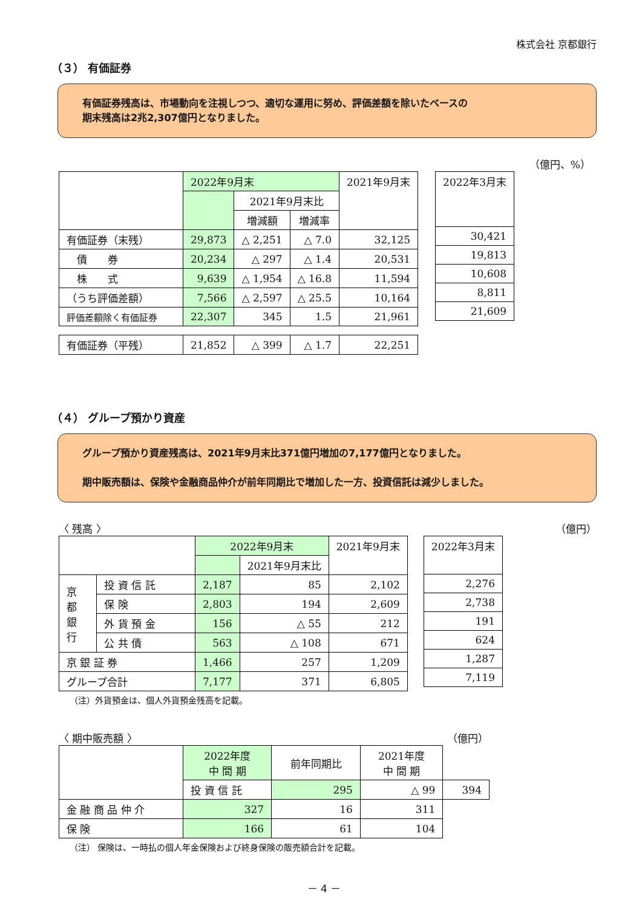株式会社 京都銀行
（３） 有価証券
有価証券残高は、市場動向を注視しつつ、適切な運用に努め、評価差額を除いたベースの
期末残高は2兆2,307億円となりました。
（億円、%）
| | 2022年9月末 | | | 2021年9月末 |
| --- | --- | --- | --- | --- |
| | | 2021年9月末比 | | |
| | | 増減額 | 増減率 | |
| 有価証券（末残） | 29,873 | △ 2,251 | △ 7.0 | 32,125 |
| 債 券 | 20,234 | △ 297 | △ 1.4 | 20,531 |
| 株 式 | 9,639 | △ 1,954 | △ 16.8 | 11,594 |
| （うち評価差額） | 7,566 | △ 2,597 | △ 25.5 | 10,164 |
| 評価差額除く有価証券 | 22,307 | 345 | 1.5 | 21,961 |
| 有価証券（平残） | 21,852 | △ 399 | △ 1.7 | 22,251 |
| 2022年3月末 |
| --- |
| 30,421 |
| 19,813 |
| 10,608 |
| 8,811 |
| 21,609 |
（４） グループ預かり資産
グループ預かり資産残高は、2021年9月末比371億円増加の7,177億円となりました。
期中販売額は、保険や金融商品仲介が前年同期比で増加した一方、投資信託は減少しました。
〈 残高 〉 （億円）
| | | 2022年9月末 | | 2021年9月末 |
| --- | --- | --- | --- | --- |
| | | | 2021年9月末比 | |
| 京 都 銀 行 | 投 資 信 託 | 2,187 | 85 | 2,102 |
| | 保 険 | 2,803 | 194 | 2,609 |
| | 外 貨 預 金 | 156 | △ 55 | 212 |
| | 公 共 債 | 563 | △ 108 | 671 |
| 京 銀 証 券 | | 1,466 | 257 | 1,209 |
| グループ合計 | | 7,177 | 371 | 6,805 |
| 2022年3月末 |
| --- |
| 2,276 |
| 2,738 |
| 191 |
| 624 |
| 1,287 |
| 7,119 |
（注）外貨預金は、個人外貨預金残高を記載。
〈 期中販売額 〉 （億円）
| | 2022年度 中 間 期 | 前年同期比 | 2021年度 中 間 期 | |
| --- | --- | --- | --- | --- |
| | 投 資 信 託 | 295 | △ 99 | 394 |
| 金 融 商 品 仲 介 | 327 | 16 | 311 | |
| 保 険 | 166 | 61 | 104 | |
（注） 保険は、一時払の個人年金保険および終身保険の販売額合計を記載。
－ 4 －